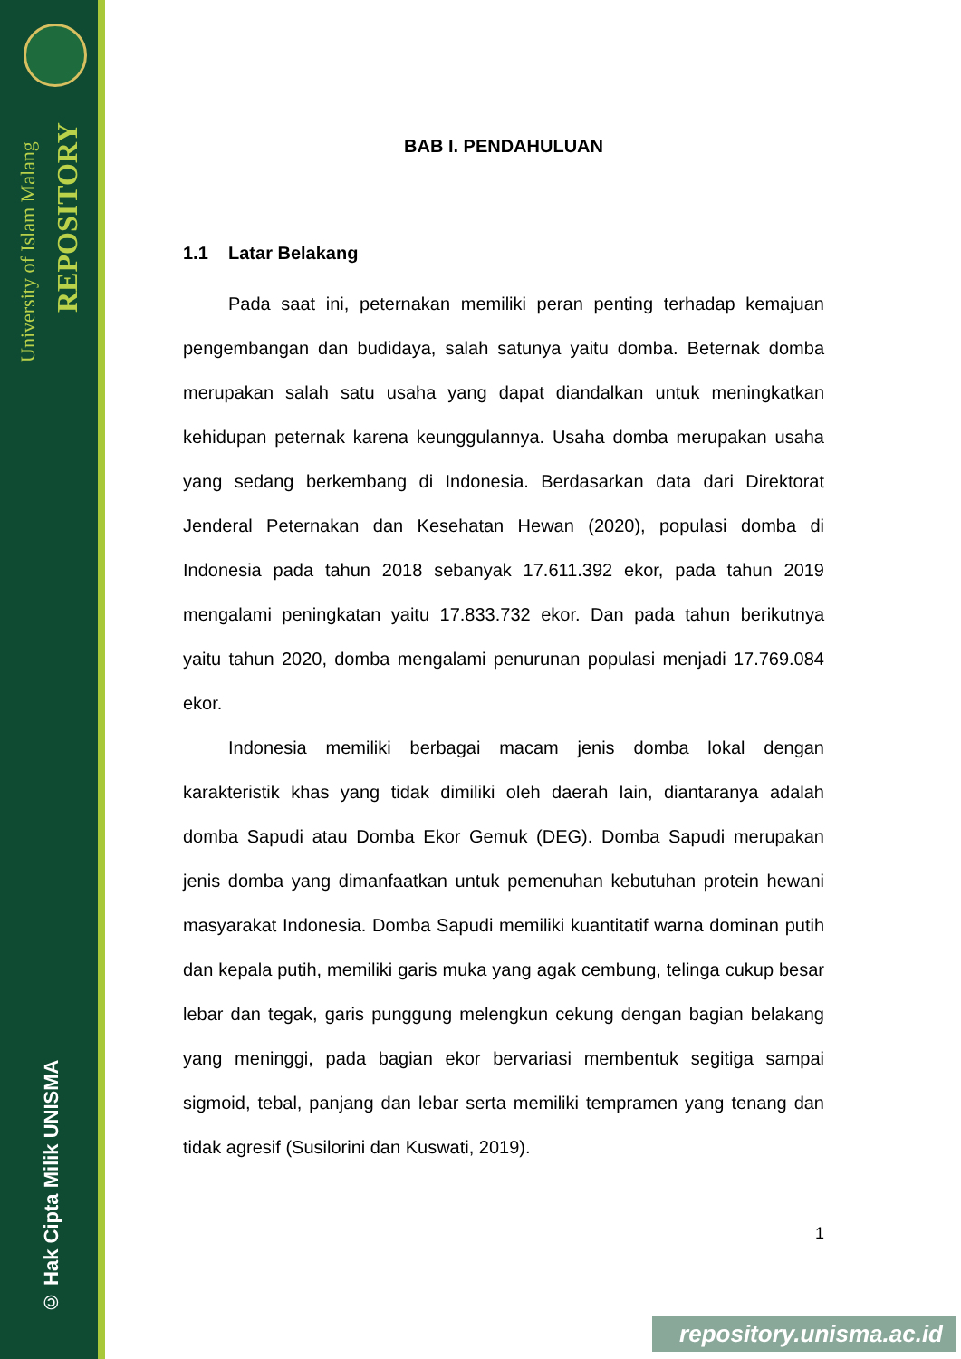University of Islam Malang
REPOSITORY
© Hak Cipta Milik UNISMA
BAB I. PENDAHULUAN
1.1 Latar Belakang
Pada saat ini, peternakan memiliki peran penting terhadap kemajuan pengembangan dan budidaya, salah satunya yaitu domba. Beternak domba merupakan salah satu usaha yang dapat diandalkan untuk meningkatkan kehidupan peternak karena keunggulannya. Usaha domba merupakan usaha yang sedang berkembang di Indonesia. Berdasarkan data dari Direktorat Jenderal Peternakan dan Kesehatan Hewan (2020), populasi domba di Indonesia pada tahun 2018 sebanyak 17.611.392 ekor, pada tahun 2019 mengalami peningkatan yaitu 17.833.732 ekor. Dan pada tahun berikutnya yaitu tahun 2020, domba mengalami penurunan populasi menjadi 17.769.084 ekor.
Indonesia memiliki berbagai macam jenis domba lokal dengan karakteristik khas yang tidak dimiliki oleh daerah lain, diantaranya adalah domba Sapudi atau Domba Ekor Gemuk (DEG). Domba Sapudi merupakan jenis domba yang dimanfaatkan untuk pemenuhan kebutuhan protein hewani masyarakat Indonesia. Domba Sapudi memiliki kuantitatif warna dominan putih dan kepala putih, memiliki garis muka yang agak cembung, telinga cukup besar lebar dan tegak, garis punggung melengkun cekung dengan bagian belakang yang meninggi, pada bagian ekor bervariasi membentuk segitiga sampai sigmoid, tebal, panjang dan lebar serta memiliki tempramen yang tenang dan tidak agresif (Susilorini dan Kuswati, 2019).
1
repository.unisma.ac.id